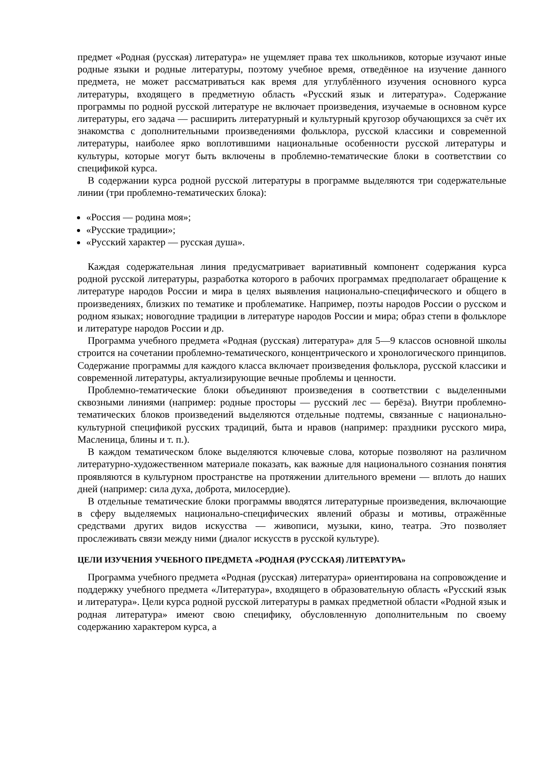предмет «Родная (русская) литература» не ущемляет права тех школьников, которые изучают иные родные языки и родные литературы, поэтому учебное время, отведённое на изучение данного предмета, не может рассматриваться как время для углублённого изучения основного курса литературы, входящего в предметную область «Русский язык и литература». Содержание программы по родной русской литературе не включает произведения, изучаемые в основном курсе литературы, его задача — расширить литературный и культурный кругозор обучающихся за счёт их знакомства с дополнительными произведениями фольклора, русской классики и современной литературы, наиболее ярко воплотившими национальные особенности русской литературы и культуры, которые могут быть включены в проблемно-тематические блоки в соответствии со спецификой курса.
В содержании курса родной русской литературы в программе выделяются три содержательные линии (три проблемно-тематических блока):
«Россия — родина моя»;
«Русские традиции»;
«Русский характер — русская душа».
Каждая содержательная линия предусматривает вариативный компонент содержания курса родной русской литературы, разработка которого в рабочих программах предполагает обращение к литературе народов России и мира в целях выявления национально-специфического и общего в произведениях, близких по тематике и проблематике. Например, поэты народов России о русском и родном языках; новогодние традиции в литературе народов России и мира; образ степи в фольклоре и литературе народов России и др.
Программа учебного предмета «Родная (русская) литература» для 5—9 классов основной школы строится на сочетании проблемно-тематического, концентрического и хронологического принципов. Содержание программы для каждого класса включает произведения фольклора, русской классики и современной литературы, актуализирующие вечные проблемы и ценности.
Проблемно-тематические блоки объединяют произведения в соответствии с выделенными сквозными линиями (например: родные просторы — русский лес — берёза). Внутри проблемно-тематических блоков произведений выделяются отдельные подтемы, связанные с национально-культурной спецификой русских традиций, быта и нравов (например: праздники русского мира, Масленица, блины и т. п.).
В каждом тематическом блоке выделяются ключевые слова, которые позволяют на различном литературно-художественном материале показать, как важные для национального сознания понятия проявляются в культурном пространстве на протяжении длительного времени — вплоть до наших дней (например: сила духа, доброта, милосердие).
В отдельные тематические блоки программы вводятся литературные произведения, включающие в сферу выделяемых национально-специфических явлений образы и мотивы, отражённые средствами других видов искусства — живописи, музыки, кино, театра. Это позволяет прослеживать связи между ними (диалог искусств в русской культуре).
ЦЕЛИ ИЗУЧЕНИЯ УЧЕБНОГО ПРЕДМЕТА «РОДНАЯ (РУССКАЯ) ЛИТЕРАТУРА»
Программа учебного предмета «Родная (русская) литература» ориентирована на сопровождение и поддержку учебного предмета «Литература», входящего в образовательную область «Русский язык и литература». Цели курса родной русской литературы в рамках предметной области «Родной язык и родная литература» имеют свою специфику, обусловленную дополнительным по своему содержанию характером курса, а